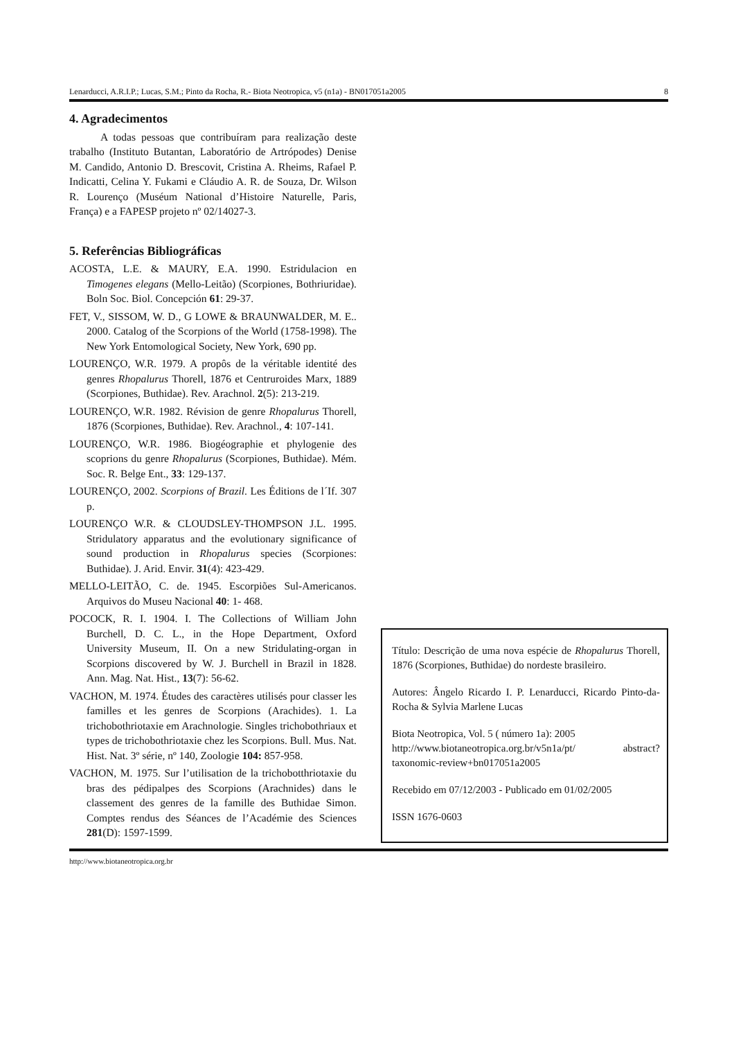Lenarducci, A.R.I.P.; Lucas, S.M.; Pinto da Rocha, R.- Biota Neotropica, v5 (n1a) - BN017051a2005 8
4. Agradecimentos
A todas pessoas que contribuíram para realização deste trabalho (Instituto Butantan, Laboratório de Artrópodes) Denise M. Candido, Antonio D. Brescovit, Cristina A. Rheims, Rafael P. Indicatti, Celina Y. Fukami e Cláudio A. R. de Souza, Dr. Wilson R. Lourenço (Muséum National d’Histoire Naturelle, Paris, França) e a FAPESP projeto nº 02/14027-3.
5. Referências Bibliográficas
ACOSTA, L.E. & MAURY, E.A. 1990. Estridulacion en Timogenes elegans (Mello-Leitão) (Scorpiones, Bothriuridae). Boln Soc. Biol. Concepción 61: 29-37.
FET, V., SISSOM, W. D., G LOWE & BRAUNWALDER, M. E.. 2000. Catalog of the Scorpions of the World (1758-1998). The New York Entomological Society, New York, 690 pp.
LOURENÇO, W.R. 1979. A propôs de la véritable identité des genres Rhopalurus Thorell, 1876 et Centruroides Marx, 1889 (Scorpiones, Buthidae). Rev. Arachnol. 2(5): 213-219.
LOURENÇO, W.R. 1982. Révision de genre Rhopalurus Thorell, 1876 (Scorpiones, Buthidae). Rev. Arachnol., 4: 107-141.
LOURENÇO, W.R. 1986. Biogéographie et phylogenie des scoprions du genre Rhopalurus (Scorpiones, Buthidae). Mém. Soc. R. Belge Ent., 33: 129-137.
LOURENÇO, 2002. Scorpions of Brazil. Les Éditions de l´If. 307 p.
LOURENÇO W.R. & CLOUDSLEY-THOMPSON J.L. 1995. Stridulatory apparatus and the evolutionary significance of sound production in Rhopalurus species (Scorpiones: Buthidae). J. Arid. Envir. 31(4): 423-429.
MELLO-LEITÃO, C. de. 1945. Escorpiões Sul-Americanos. Arquivos do Museu Nacional 40: 1- 468.
POCOCK, R. I. 1904. I. The Collections of William John Burchell, D. C. L., in the Hope Department, Oxford University Museum, II. On a new Stridulating-organ in Scorpions discovered by W. J. Burchell in Brazil in 1828. Ann. Mag. Nat. Hist., 13(7): 56-62.
VACHON, M. 1974. Études des caractères utilisés pour classer les familles et les genres de Scorpions (Arachides). 1. La trichobothriotaxie em Arachnologie. Singles trichobothriaux et types de trichobothriotaxie chez les Scorpions. Bull. Mus. Nat. Hist. Nat. 3º série, nº 140, Zoologie 104: 857-958.
VACHON, M. 1975. Sur l’utilisation de la trichobotthriotaxie du bras des pédipalpes des Scorpions (Arachnides) dans le classement des genres de la famille des Buthidae Simon. Comptes rendus des Séances de l’Académie des Sciences 281(D): 1597-1599.
Título: Descrição de uma nova espécie de Rhopalurus Thorell, 1876 (Scorpiones, Buthidae) do nordeste brasileiro.
Autores: Ângelo Ricardo I. P. Lenarducci, Ricardo Pinto-da-Rocha & Sylvia Marlene Lucas
Biota Neotropica, Vol. 5 ( número 1a): 2005
http://www.biotaneotropica.org.br/v5n1a/pt/ abstract?taxonomic-review+bn017051a2005
Recebido em 07/12/2003 - Publicado em 01/02/2005
ISSN 1676-0603
http://www.biotaneotropica.org.br